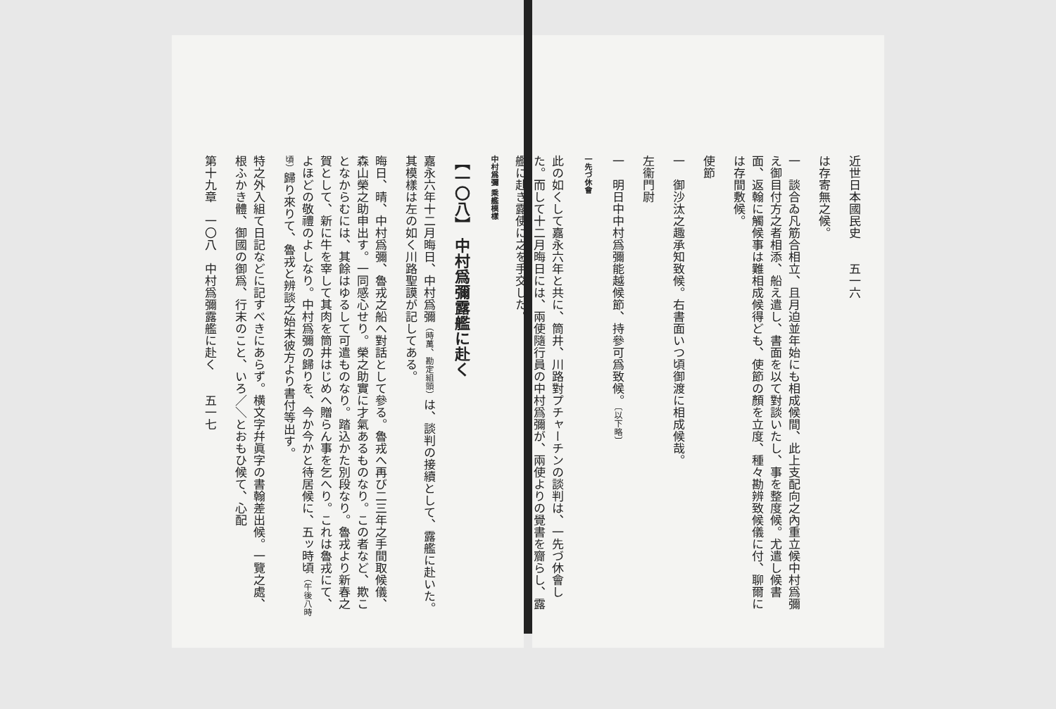中村爲彌 乘艦模樣
【一〇八】 中村爲彌露艦に赴く
嘉永六年十二月晦日、中村爲彌（時萬、勘定組頭）は、談判の接續として、露艦に赴いた。其模樣は左の如く川路聖謨が記してある。
晦日、晴、中村爲彌、魯戎之船へ對話として參る。魯戎へ再び二三年之手間取候儀、森山榮之助申出す。一同感心せり。榮之助實に才氣あるものなり。この者など、欺ことなからむには、其餘はゆるして可遣ものなり。踏込かた別段なり。魯戎より新春之賀として、新に牛を宰して其肉を筒井はじめへ贈らん事を乞へり。これは魯戎にて、よほどの敬禮のよしなり。中村爲彌の歸りを、今か今かと待居候に、五ッ時頃（午後八時頃）歸り來りて、魯戎と辨談之始末彼方より書付等出す。
特之外入組て日記などに記すべきにあらず。横文字幷眞字の書翰差出候。一覽之處、根ふかき體、御國の御爲、行末のこと、いろ／＼とおもひ候て、心配
第十九章　一〇八　中村爲彌露艦に赴く　　五一七
近世日本國民史　　五一六
は存寄無之候。
一　談合ゐ凡筋合相立、且月迫並年始にも相成候間、此上支配向之內重立候中村爲彌え御目付方之者相添、船え遣し、書面を以て對談いたし、事を整度候。尤遣し候書面、返翰に觸候事は難相成候得ども、使節の顏を立度、種々勘辨致候儀に付、聊爾には存間敷候。
使節
一　御沙汰之趣承知致候。右書面いつ頃御渡に相成候哉。
左衞門尉
一　明日中中村爲彌能越候節、持參可爲致候。〔以下略〕
一先づ休會
此の如くして嘉永六年と共に、筒井、川路對プチャーチンの談判は、一先づ休會した。而して十二月晦日には、兩使隨行員の中村爲彌が、兩使よりの覺書を齎らし、露艦に赴き露使に之を手交した。